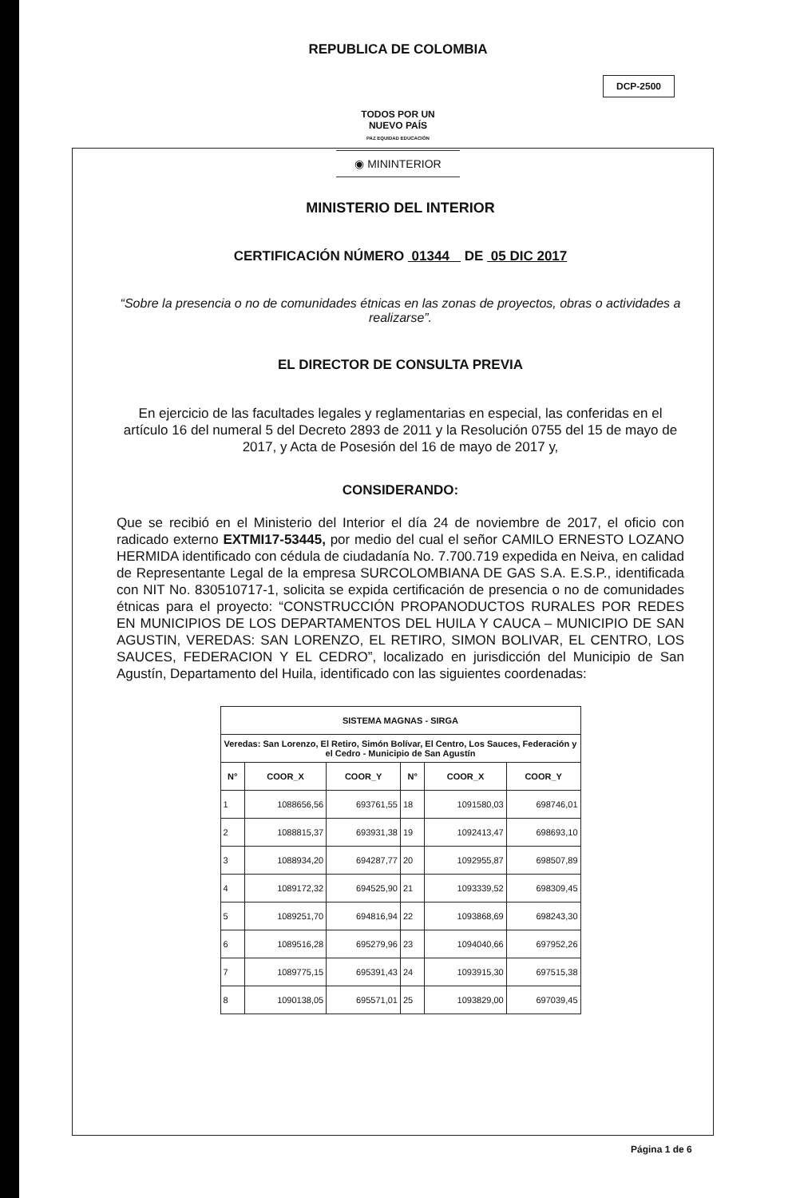REPUBLICA DE COLOMBIA
DCP-2500
TODOS POR UN
NUEVO PAÍS
PAZ EQUIDAD EDUCACIÓN
◉ MININTERIOR
MINISTERIO DEL INTERIOR
CERTIFICACIÓN NÚMERO 01344 DE 05 DIC 2017
“Sobre la presencia o no de comunidades étnicas en las zonas de proyectos, obras o actividades a realizarse”.
EL DIRECTOR DE CONSULTA PREVIA
En ejercicio de las facultades legales y reglamentarias en especial, las conferidas en el artículo 16 del numeral 5 del Decreto 2893 de 2011 y la Resolución 0755 del 15 de mayo de 2017, y Acta de Posesión del 16 de mayo de 2017 y,
CONSIDERANDO:
Que se recibió en el Ministerio del Interior el día 24 de noviembre de 2017, el oficio con radicado externo EXTMI17-53445, por medio del cual el señor CAMILO ERNESTO LOZANO HERMIDA identificado con cédula de ciudadanía No. 7.700.719 expedida en Neiva, en calidad de Representante Legal de la empresa SURCOLOMBIANA DE GAS S.A. E.S.P., identificada con NIT No. 830510717-1, solicita se expida certificación de presencia o no de comunidades étnicas para el proyecto: “CONSTRUCCIÓN PROPANODUCTOS RURALES POR REDES EN MUNICIPIOS DE LOS DEPARTAMENTOS DEL HUILA Y CAUCA – MUNICIPIO DE SAN AGUSTIN, VEREDAS: SAN LORENZO, EL RETIRO, SIMON BOLIVAR, EL CENTRO, LOS SAUCES, FEDERACION Y EL CEDRO”, localizado en jurisdicción del Municipio de San Agustín, Departamento del Huila, identificado con las siguientes coordenadas:
| SISTEMA MAGNAS - SIRGA | | | | | |
| --- | --- | --- | --- | --- | --- |
| Veredas: San Lorenzo, El Retiro, Simón Bolívar, El Centro, Los Sauces, Federación y el Cedro - Municipio de San Agustín | | | | | |
| N° | COOR_X | COOR_Y | N° | COOR_X | COOR_Y |
| 1 | 1088656,56 | 693761,55 | 18 | 1091580,03 | 698746,01 |
| 2 | 1088815,37 | 693931,38 | 19 | 1092413,47 | 698693,10 |
| 3 | 1088934,20 | 694287,77 | 20 | 1092955,87 | 698507,89 |
| 4 | 1089172,32 | 694525,90 | 21 | 1093339,52 | 698309,45 |
| 5 | 1089251,70 | 694816,94 | 22 | 1093868,69 | 698243,30 |
| 6 | 1089516,28 | 695279,96 | 23 | 1094040,66 | 697952,26 |
| 7 | 1089775,15 | 695391,43 | 24 | 1093915,30 | 697515,38 |
| 8 | 1090138,05 | 695571,01 | 25 | 1093829,00 | 697039,45 |
Página 1 de 6